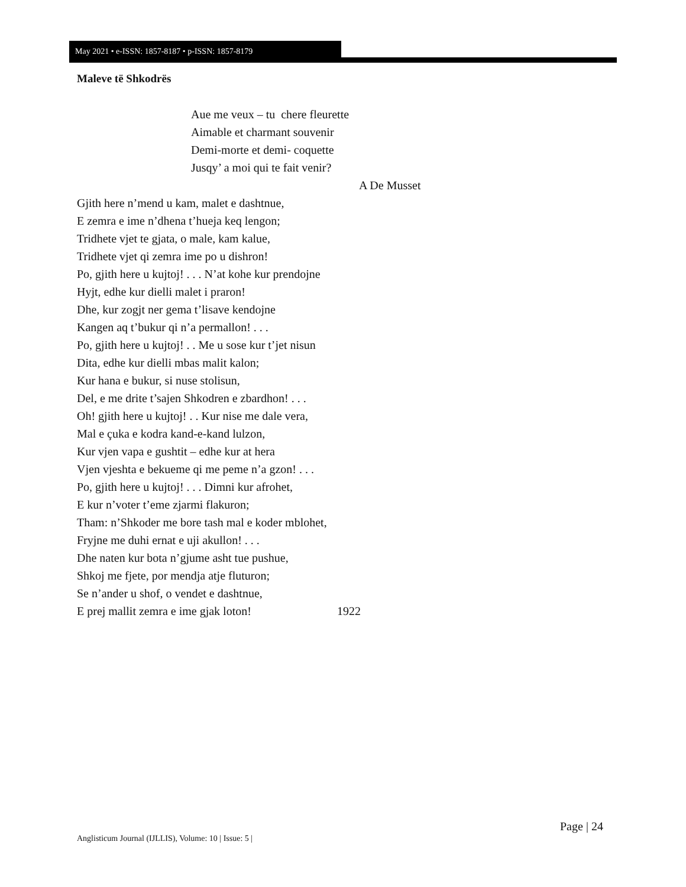May 2021 • e-ISSN: 1857-8187 • p-ISSN: 1857-8179
Maleve të Shkodrës
Aue me veux – tu chere fleurette
Aimable et charmant souvenir
Demi-morte et demi- coquette
Jusqy’ a moi qui te fait venir?
A De Musset
Gjith here n’mend u kam, malet e dashtnue,
E zemra e ime n’dhena t’hueja keq lengon;
Tridhete vjet te gjata, o male, kam kalue,
Tridhete vjet qi zemra ime po u dishron!
Po, gjith here u kujtoj! . . . N’at kohe kur prendojne
Hyjt, edhe kur dielli malet i praron!
Dhe, kur zogjt ner gema t’lisave kendojne
Kangen aq t’bukur qi n’a permallon! . . .
Po, gjith here u kujtoj! . . Me u sose kur t’jet nisun
Dita, edhe kur dielli mbas malit kalon;
Kur hana e bukur, si nuse stolisun,
Del, e me drite t’sajen Shkodren e zbardhon! . . .
Oh! gjith here u kujtoj! . . Kur nise me dale vera,
Mal e çuka e kodra kand-e-kand lulzon,
Kur vjen vapa e gushtit – edhe kur at hera
Vjen vjeshta e bekueme qi me peme n’a gzon! . . .
Po, gjith here u kujtoj! . . . Dimni kur afrohet,
E kur n’voter t’eme zjarmi flakuron;
Tham: n’Shkoder me bore tash mal e koder mblohet,
Fryjne me duhi ernat e uji akullon! . . .
Dhe naten kur bota n’gjume asht tue pushue,
Shkoj me fjete, por mendja atje fluturon;
Se n’ander u shof, o vendet e dashtnue,
E prej mallit zemra e ime gjak loton! 1922
Page | 24
Anglisticum Journal (IJLLIS), Volume: 10 | Issue: 5 |